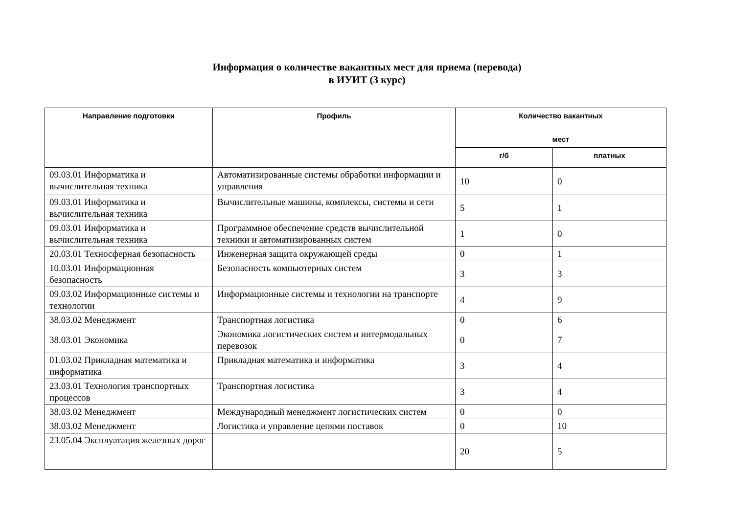Информация о количестве вакантных мест для приема (перевода)
в ИУИТ (3 курс)
| Направление подготовки | Профиль | Количество вакантных мест | |
| --- | --- | --- | --- |
| | | г/б | платных |
| 09.03.01 Информатика и вычислительная техника | Автоматизированные системы обработки информации и управления | 10 | 0 |
| 09.03.01 Информатика и вычислительная техника | Вычислительные машины, комплексы, системы и сети | 5 | 1 |
| 09.03.01 Информатика и вычислительная техника | Программное обеспечение средств вычислительной техники и автоматизированных систем | 1 | 0 |
| 20.03.01 Техносферная безопасность | Инженерная защита окружающей среды | 0 | 1 |
| 10.03.01 Информационная безопасность | Безопасность компьютерных систем | 3 | 3 |
| 09.03.02 Информационные системы и технологии | Информационные системы и технологии на транспорте | 4 | 9 |
| 38.03.02 Менеджмент | Транспортная логистика | 0 | 6 |
| 38.03.01 Экономика | Экономика логистических систем и интермодальных перевозок | 0 | 7 |
| 01.03.02 Прикладная математика и информатика | Прикладная математика и информатика | 3 | 4 |
| 23.03.01 Технология транспортных процессов | Транспортная логистика | 3 | 4 |
| 38.03.02 Менеджмент | Международный менеджмент логистических систем | 0 | 0 |
| 38.03.02 Менеджмент | Логистика и управление цепями поставок | 0 | 10 |
| 23.05.04 Эксплуатация железных дорог | | 20 | 5 |